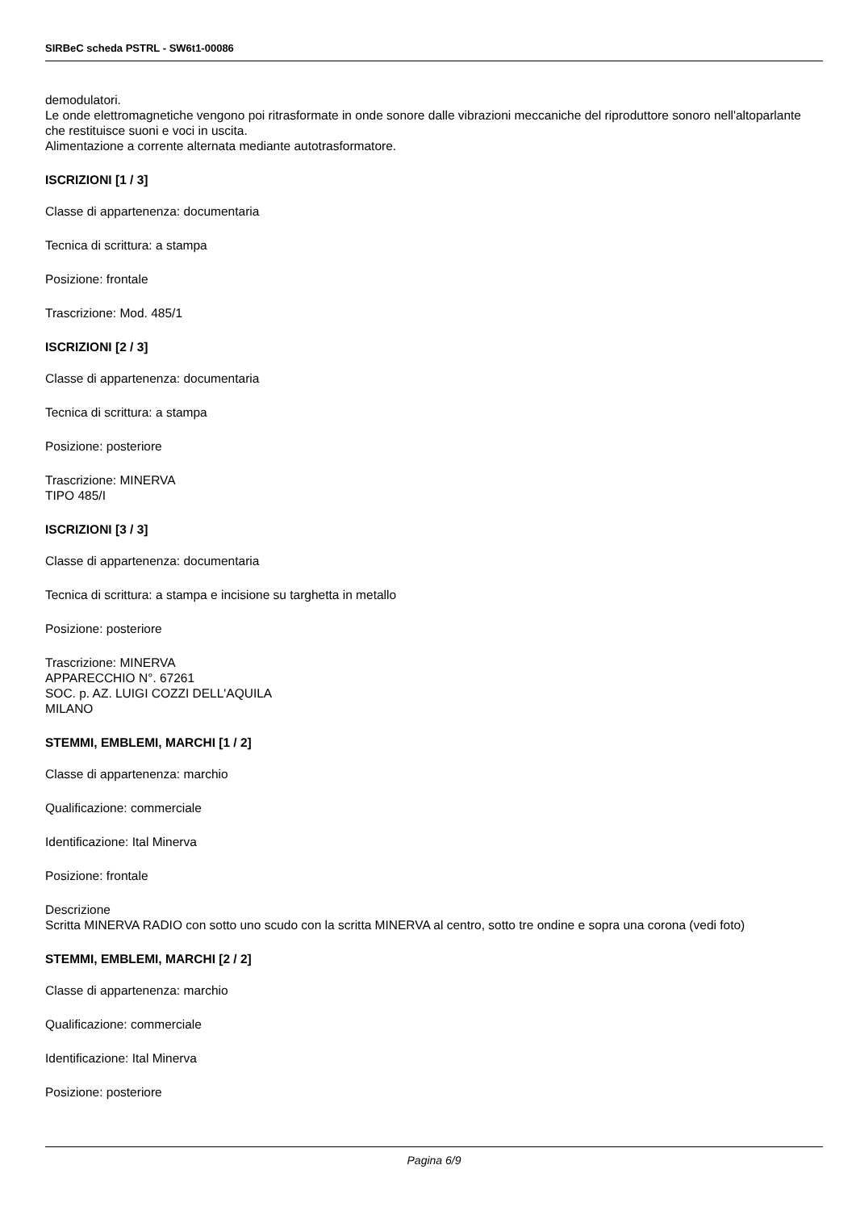SIRBeC scheda PSTRL - SW6t1-00086
demodulatori.
Le onde elettromagnetiche vengono poi ritrasformate in onde sonore dalle vibrazioni meccaniche del riproduttore sonoro nell'altoparlante che restituisce suoni e voci in uscita.
Alimentazione a corrente alternata mediante autotrasformatore.
ISCRIZIONI [1 / 3]
Classe di appartenenza: documentaria
Tecnica di scrittura: a stampa
Posizione: frontale
Trascrizione: Mod. 485/1
ISCRIZIONI [2 / 3]
Classe di appartenenza: documentaria
Tecnica di scrittura: a stampa
Posizione: posteriore
Trascrizione: MINERVA
TIPO 485/I
ISCRIZIONI [3 / 3]
Classe di appartenenza: documentaria
Tecnica di scrittura: a stampa e incisione su targhetta in metallo
Posizione: posteriore
Trascrizione: MINERVA
APPARECCHIO N°. 67261
SOC. p. AZ. LUIGI COZZI DELL'AQUILA
MILANO
STEMMI, EMBLEMI, MARCHI [1 / 2]
Classe di appartenenza: marchio
Qualificazione: commerciale
Identificazione: Ital Minerva
Posizione: frontale
Descrizione
Scritta MINERVA RADIO con sotto uno scudo con la scritta MINERVA al centro, sotto tre ondine e sopra una corona (vedi foto)
STEMMI, EMBLEMI, MARCHI [2 / 2]
Classe di appartenenza: marchio
Qualificazione: commerciale
Identificazione: Ital Minerva
Posizione: posteriore
Pagina 6/9